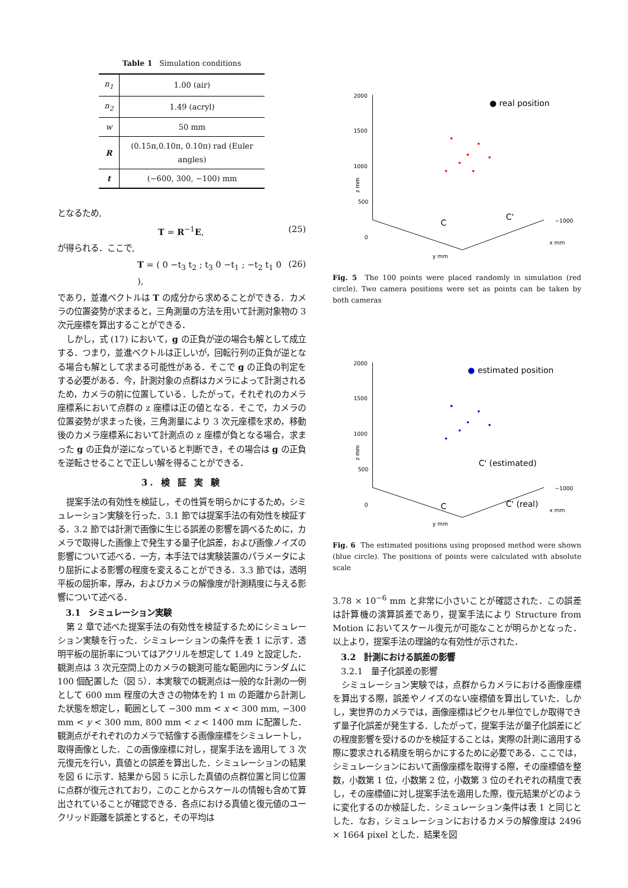Table 1 Simulation conditions
| n<sub>1</sub> | 1.00 (air) |
| n<sub>2</sub> | 1.49 (acryl) |
| w | 50 mm |
| R | (0.15π,0.10π, 0.10π) rad (Euler angles) |
| t | (−600, 300, −100) mm |
となるため,
T = R<sup>−1</sup>E, (25)
が得られる．ここで,
T = ( 0 −t<sub>3</sub> t<sub>2</sub> ; t<sub>3</sub> 0 −t<sub>1</sub> ; −t<sub>2</sub> t<sub>1</sub> 0 ), (26)
であり，並進ベクトルは T の成分から求めることができる．カメラの位置姿勢が求まると，三角測量の方法を用いて計測対象物の 3 次元座標を算出することができる．
しかし，式 (17) において，g の正負が逆の場合も解として成立する．つまり，並進ベクトルは正しいが，回転行列の正負が逆となる場合も解として求まる可能性がある．そこで g の正負の判定をする必要がある．今，計測対象の点群はカメラによって計測されるため，カメラの前に位置している．したがって，それぞれのカメラ座標系において点群の z 座標は正の値となる．そこで，カメラの位置姿勢が求まった後，三角測量により 3 次元座標を求め，移動後のカメラ座標系において計測点の z 座標が負となる場合，求まった g の正負が逆になっていると判断でき，その場合は g の正負を逆転させることで正しい解を得ることができる．
3. 検 証 実 験
提案手法の有効性を検証し，その性質を明らかにするため，シミュレーション実験を行った．3.1 節では提案手法の有効性を検証する．3.2 節では計測で画像に生じる誤差の影響を調べるために，カメラで取得した画像上で発生する量子化誤差，および画像ノイズの影響について述べる．一方，本手法では実験装置のパラメータにより屈折による影響の程度を変えることができる．3.3 節では，透明平板の屈折率，厚み，およびカメラの解像度が計測精度に与える影響について述べる．
3.1　シミュレーション実験
第 2 章で述べた提案手法の有効性を検証するためにシミュレーション実験を行った．シミュレーションの条件を表 1 に示す．透明平板の屈折率についてはアクリルを想定して 1.49 と設定した．観測点は 3 次元空間上のカメラの観測可能な範囲内にランダムに 100 個配置した（図 5）．本実験での観測点は一般的な計測の一例として 600 mm 程度の大きさの物体を約 1 m の距離から計測した状態を想定し，範囲として −300 mm < x < 300 mm, −300 mm < y < 300 mm, 800 mm < z < 1400 mm に配置した．観測点がそれぞれのカメラで結像する画像座標をシミュレートし，取得画像とした．この画像座標に対し，提案手法を適用して 3 次元復元を行い，真値との誤差を算出した．シミュレーションの結果を図 6 に示す．結果から図 5 に示した真値の点群位置と同じ位置に点群が復元されており，このことからスケールの情報も含めて算出されていることが確認できる．各点における真値と復元値のユークリッド距離を誤差とすると，その平均は
2000
1500
1000
500
0
z mm
−1000
x mm
y mm
● real position
C
C'
Fig. 5 The 100 points were placed randomly in simulation (red circle). Two camera positions were set as points can be taken by both cameras
2000
1500
1000
500
0
z mm
−1000
x mm
y mm
●
estimated position
C' (estimated)
C
C' (real)
Fig. 6 The estimated positions using proposed method were shown (blue circle). The positions of points were calculated with absolute scale
3.78 × 10<sup>−6</sup> mm と非常に小さいことが確認された．この誤差は計算機の演算誤差であり，提案手法により Structure from Motion においてスケール復元が可能なことが明らかとなった．以上より，提案手法の理論的な有効性が示された．
3.2　計測における誤差の影響
3.2.1　量子化誤差の影響
シミュレーション実験では，点群からカメラにおける画像座標を算出する際，誤差やノイズのない座標値を算出していた．しかし，実世界のカメラでは，画像座標はピクセル単位でしか取得できず量子化誤差が発生する．したがって，提案手法が量子化誤差にどの程度影響を受けるのかを検証することは，実際の計測に適用する際に要求される精度を明らかにするために必要である．ここでは，シミュレーションにおいて画像座標を取得する際，その座標値を整数，小数第 1 位，小数第 2 位，小数第 3 位のそれぞれの精度で表し，その座標値に対し提案手法を適用した際，復元結果がどのように変化するのか検証した．シミュレーション条件は表 1 と同じとした．なお，シミュレーションにおけるカメラの解像度は 2496 × 1664 pixel とした．結果を図